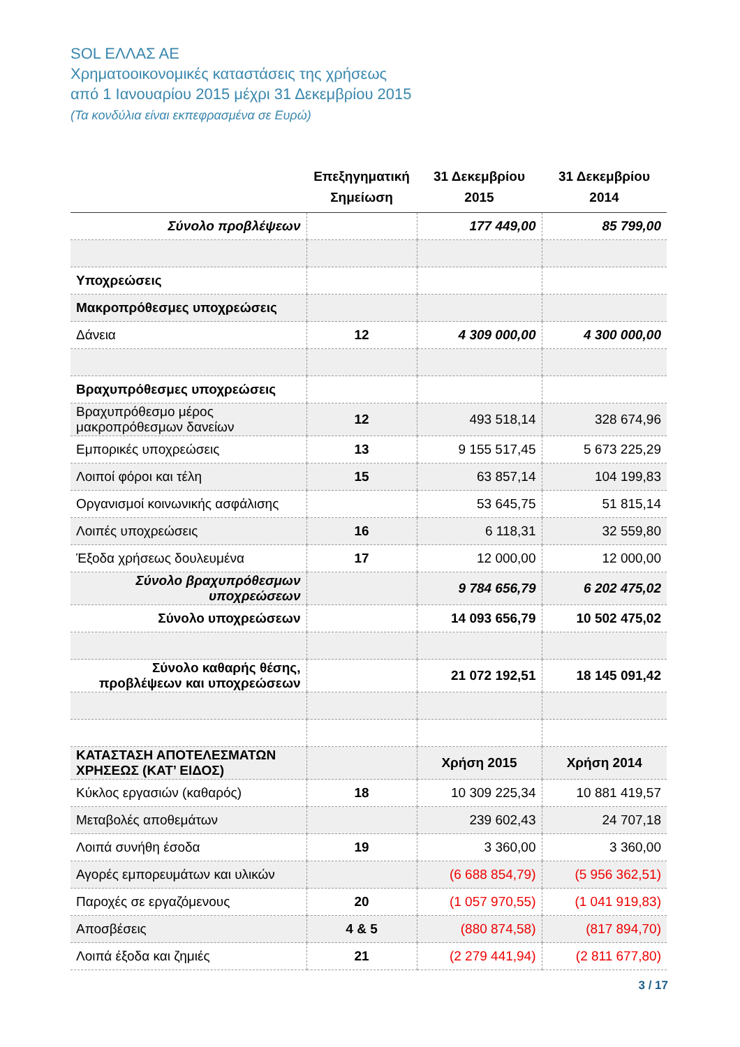SOL ΕΛΛΑΣ ΑΕ
Χρηματοοικονομικές καταστάσεις της χρήσεως
από 1 Ιανουαρίου 2015 μέχρι 31 Δεκεμβρίου 2015
(Τα κονδύλια είναι εκπεφρασμένα σε Ευρώ)
| | Επεξηγηματική Σημείωση | 31 Δεκεμβρίου 2015 | 31 Δεκεμβρίου 2014 |
| --- | --- | --- | --- |
| Σύνολο προβλέψεων | | 177 449,00 | 85 799,00 |
| Υποχρεώσεις | | | |
| Μακροπρόθεσμες υποχρεώσεις | | | |
| Δάνεια | 12 | 4 309 000,00 | 4 300 000,00 |
| Βραχυπρόθεσμες υποχρεώσεις | | | |
| Βραχυπρόθεσμο μέρος μακροπρόθεσμων δανείων | 12 | 493 518,14 | 328 674,96 |
| Εμπορικές υποχρεώσεις | 13 | 9 155 517,45 | 5 673 225,29 |
| Λοιποί φόροι και τέλη | 15 | 63 857,14 | 104 199,83 |
| Οργανισμοί κοινωνικής ασφάλισης | | 53 645,75 | 51 815,14 |
| Λοιπές υποχρεώσεις | 16 | 6 118,31 | 32 559,80 |
| Έξοδα χρήσεως δουλευμένα | 17 | 12 000,00 | 12 000,00 |
| Σύνολο βραχυπρόθεσμων υποχρεώσεων | | 9 784 656,79 | 6 202 475,02 |
| Σύνολο υποχρεώσεων | | 14 093 656,79 | 10 502 475,02 |
| Σύνολο καθαρής θέσης, προβλέψεων και υποχρεώσεων | | 21 072 192,51 | 18 145 091,42 |
| ΚΑΤΑΣΤΑΣΗ ΑΠΟΤΕΛΕΣΜΑΤΩΝ ΧΡΗΣΕΩΣ (ΚΑΤ’ ΕΙΔΟΣ) | | Χρήση 2015 | Χρήση 2014 |
| Κύκλος εργασιών (καθαρός) | 18 | 10 309 225,34 | 10 881 419,57 |
| Μεταβολές αποθεμάτων | | 239 602,43 | 24 707,18 |
| Λοιπά συνήθη έσοδα | 19 | 3 360,00 | 3 360,00 |
| Αγορές εμπορευμάτων και υλικών | | (6 688 854,79) | (5 956 362,51) |
| Παροχές σε εργαζόμενους | 20 | (1 057 970,55) | (1 041 919,83) |
| Αποσβέσεις | 4 & 5 | (880 874,58) | (817 894,70) |
| Λοιπά έξοδα και ζημιές | 21 | (2 279 441,94) | (2 811 677,80) |
3 / 17